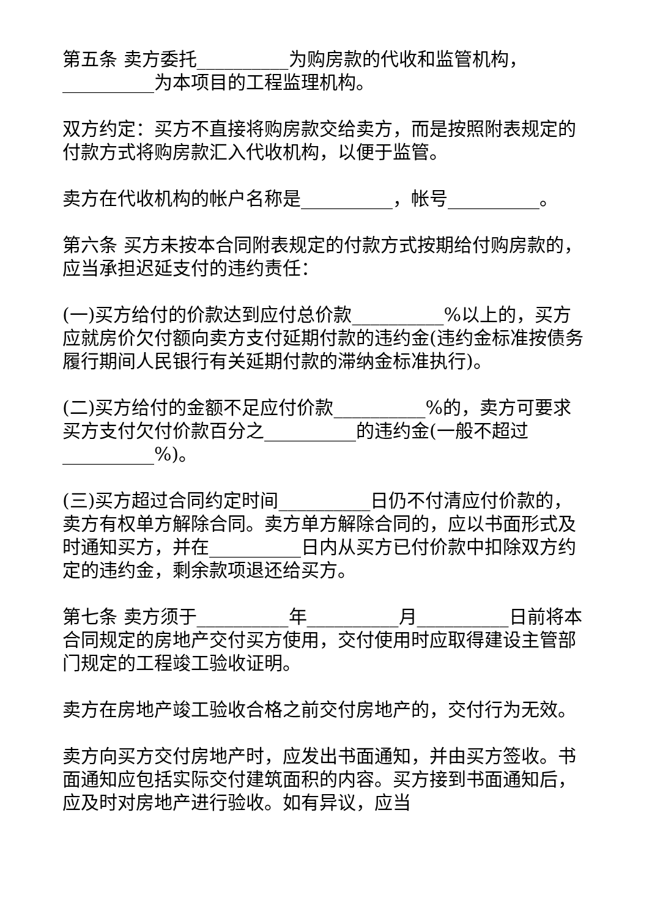第五条 卖方委托__________为购房款的代收和监管机构，__________为本项目的工程监理机构。
双方约定：买方不直接将购房款交给卖方，而是按照附表规定的付款方式将购房款汇入代收机构，以便于监管。
卖方在代收机构的帐户名称是__________，帐号__________。
第六条 买方未按本合同附表规定的付款方式按期给付购房款的，应当承担迟延支付的违约责任：
(一)买方给付的价款达到应付总价款__________%以上的，买方应就房价欠付额向卖方支付延期付款的违约金(违约金标准按债务履行期间人民银行有关延期付款的滞纳金标准执行)。
(二)买方给付的金额不足应付价款__________%的，卖方可要求买方支付欠付价款百分之__________的违约金(一般不超过__________%)。
(三)买方超过合同约定时间__________日仍不付清应付价款的，卖方有权单方解除合同。卖方单方解除合同的，应以书面形式及时通知买方，并在__________日内从买方已付价款中扣除双方约定的违约金，剩余款项退还给买方。
第七条 卖方须于__________年__________月__________日前将本合同规定的房地产交付买方使用，交付使用时应取得建设主管部门规定的工程竣工验收证明。
卖方在房地产竣工验收合格之前交付房地产的，交付行为无效。
卖方向买方交付房地产时，应发出书面通知，并由买方签收。书面通知应包括实际交付建筑面积的内容。买方接到书面通知后，应及时对房地产进行验收。如有异议，应当